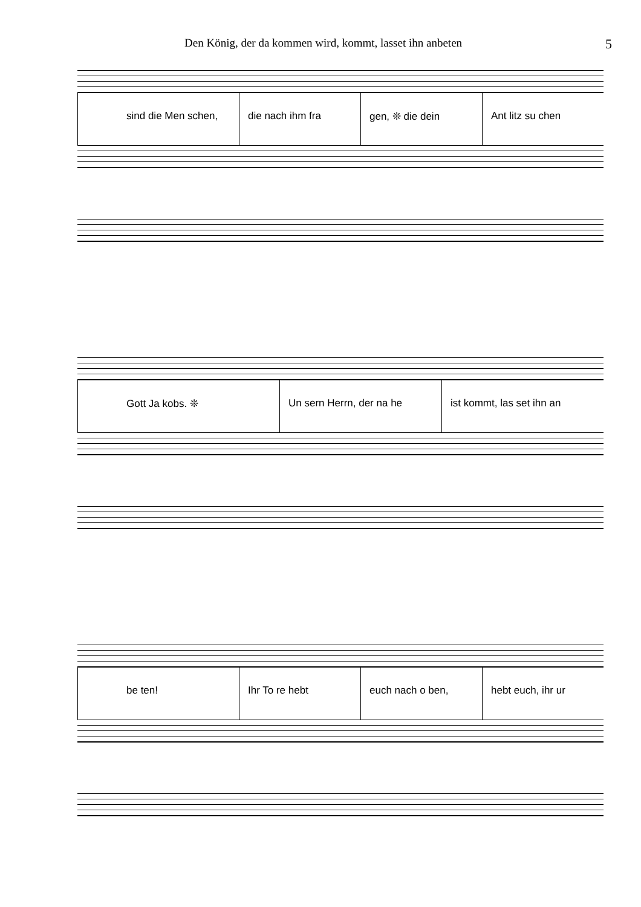Den König, der da kommen wird, kommt, lasset ihn anbeten 5
sind die Men schen, die nach ihm fra gen, ❊ die dein Ant litz su chen
Gott Ja kobs. ❊ Un sern Herrn, der na he ist kommt, las set ihn an
be ten! Ihr To re hebt euch nach o ben, hebt euch, ihr ur